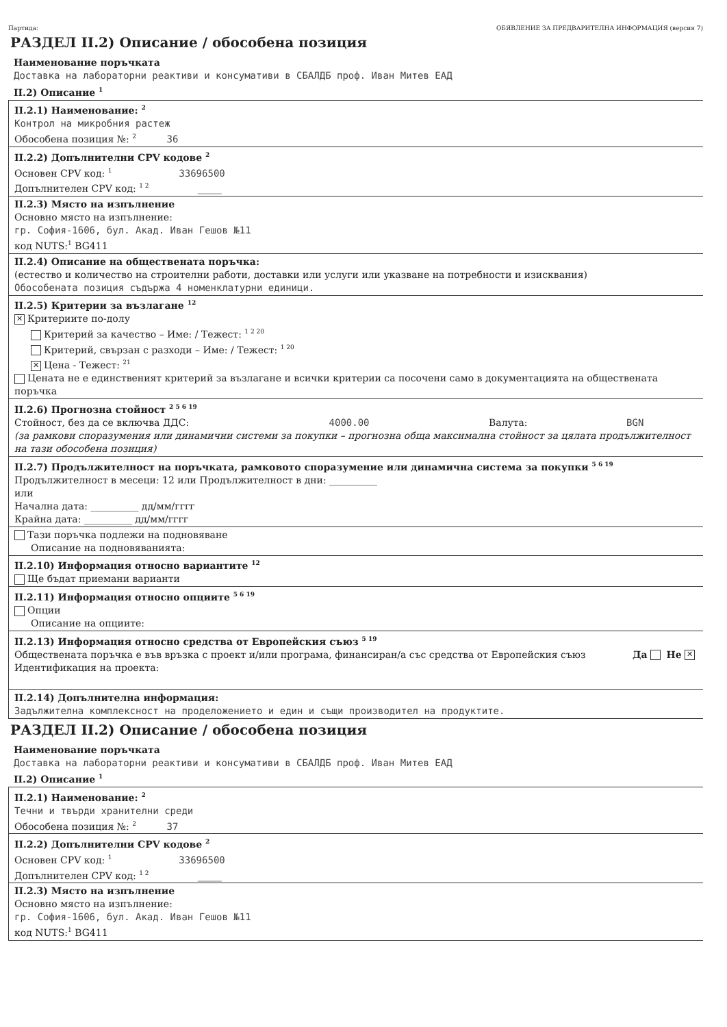Партида: ОБЯВЛЕНИЕ ЗА ПРЕДВАРИТЕЛНА ИНФОРМАЦИЯ (версия 7)
РАЗДЕЛ II.2) Описание / обособена позиция
Наименование поръчката
Доставка на лабораторни реактиви и консумативи в СБАЛДБ проф. Иван Митев ЕАД
II.2) Описание <sup>1</sup>
II.2.1) Наименование: <sup>2</sup>
Контрол на микробния растеж
Обособена позиция №: <sup>2</sup> 36
II.2.2) Допълнителни CPV кодове <sup>2</sup>
Основен CPV код: <sup>1</sup> 33696500
Допълнителен CPV код: <sup>1 2</sup> _____
II.2.3) Място на изпълнение
Основно място на изпълнение:
гр. София-1606, бул. Акад. Иван Гешов №11
код NUTS:<sup>1</sup> BG411
II.2.4) Описание на обществената поръчка:
(естество и количество на строителни работи, доставки или услуги или указване на потребности и изисквания)
Обособената позиция съдържа 4 номенклатурни единици.
II.2.5) Критерии за възлагане <sup>12</sup>
✕ Критериите по-долу
Критерий за качество – Име: / Тежест: <sup>1 2 20</sup>
Критерий, свързан с разходи – Име: / Тежест: <sup>1 20</sup>
✕ Цена - Тежест: <sup>21</sup>
Цената не е единственият критерий за възлагане и всички критерии са посочени само в документацията на обществената поръчка
II.2.6) Прогнозна стойност <sup>2 5 6 19</sup>
Стойност, без да се включва ДДС: 4000.00 Валута: BGN
(за рамкови споразумения или динамични системи за покупки – прогнозна обща максимална стойност за цялата продължителност на тази обособена позиция)
II.2.7) Продължителност на поръчката, рамковото споразумение или динамична система за покупки <sup>5 6 19</sup>
Продължителност в месеци: 12 или Продължителност в дни: __________
или
Начална дата: __________ дд/мм/гггг
Крайна дата: __________ дд/мм/гггг
Тази поръчка подлежи на подновяване
Описание на подновяванията:
II.2.10) Информация относно вариантите <sup>12</sup>
Ще бъдат приемани варианти
II.2.11) Информация относно опциите <sup>5 6 19</sup>
Опции
Описание на опциите:
II.2.13) Информация относно средства от Европейския съюз <sup>5 19</sup>
Обществената поръчка е във връзка с проект и/или програма, финансиран/а със средства от Европейския съюз Да Не ✕
Идентификация на проекта:
II.2.14) Допълнителна информация:
Задължителна комплексност на проделожението и един и същи производител на продуктите.
РАЗДЕЛ II.2) Описание / обособена позиция
Наименование поръчката
Доставка на лабораторни реактиви и консумативи в СБАЛДБ проф. Иван Митев ЕАД
II.2) Описание <sup>1</sup>
II.2.1) Наименование: <sup>2</sup>
Течни и твърди хранителни среди
Обособена позиция №: <sup>2</sup> 37
II.2.2) Допълнителни CPV кодове <sup>2</sup>
Основен CPV код: <sup>1</sup> 33696500
Допълнителен CPV код: <sup>1 2</sup> _____
II.2.3) Място на изпълнение
Основно място на изпълнение:
гр. София-1606, бул. Акад. Иван Гешов №11
код NUTS:<sup>1</sup> BG411